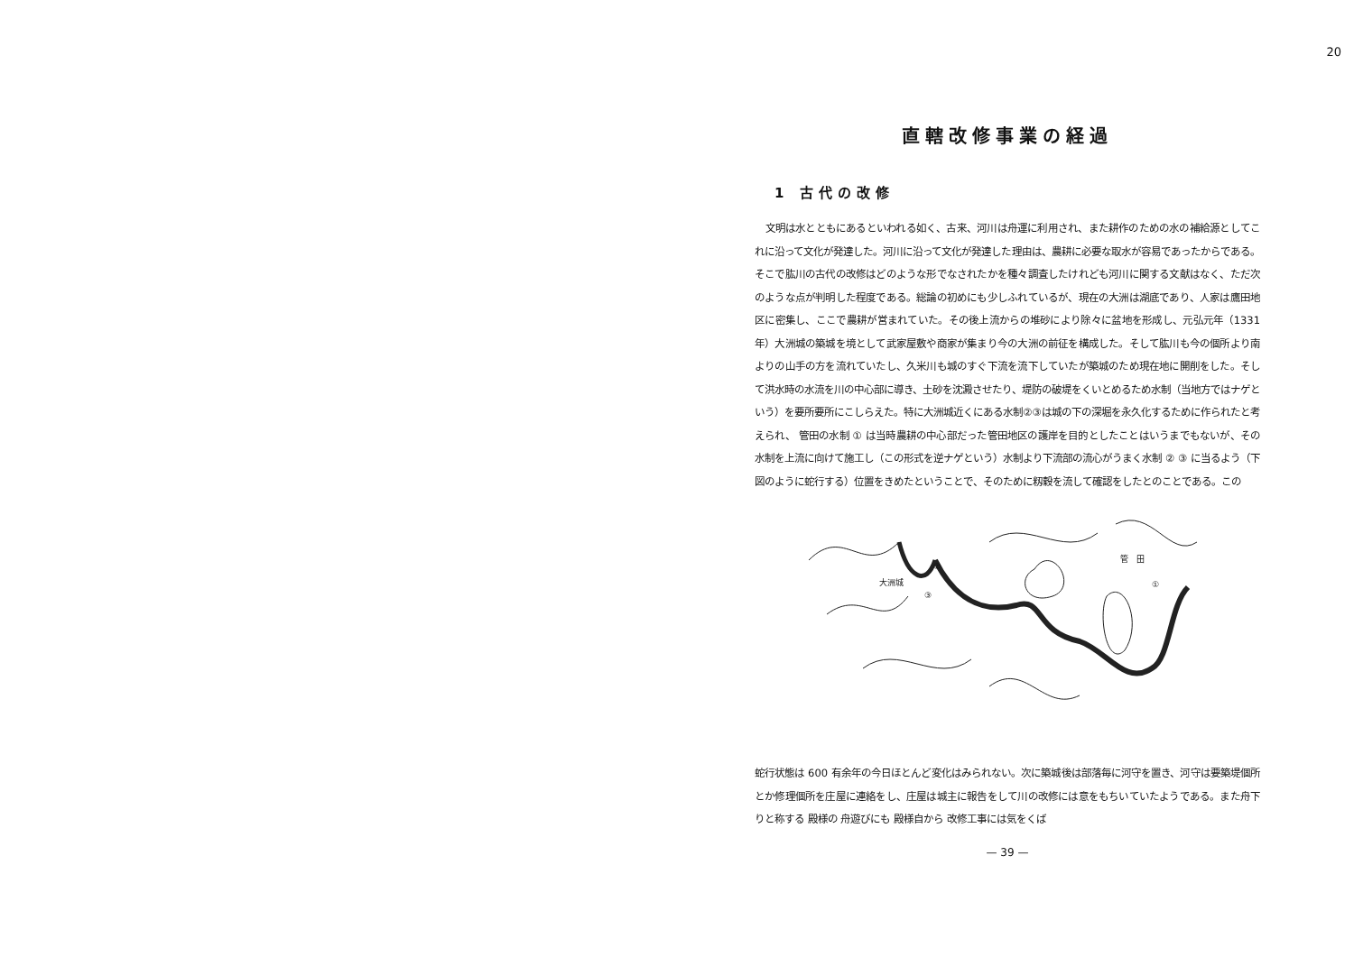20
直轄改修事業の経過
1 古代の改修
文明は水とともにあるといわれる如く、古来、河川は舟運に利用され、また耕作のための水の補給源としてこれに沿って文化が発達した。河川に沿って文化が発達した理由は、農耕に必要な取水が容易であったからである。そこで肱川の古代の改修はどのような形でなされたかを種々調査したけれども河川に関する文献はなく、ただ次のような点が判明した程度である。総論の初めにも少しふれているが、現在の大洲は湖底であり、人家は鷹田地区に密集し、ここで農耕が営まれていた。その後上流からの堆砂により除々に盆地を形成し、元弘元年（1331 年）大洲城の築城を境として武家屋敷や商家が集まり今の大洲の前征を構成した。そして肱川も今の個所より南よりの山手の方を流れていたし、久米川も城のすぐ下流を流下していたが築城のため現在地に開削をした。そして洪水時の水流を川の中心部に導き、土砂を沈澱させたり、堤防の破堤をくいとめるため水制（当地方ではナゲという）を要所要所にこしらえた。特に大洲城近くにある水制②③は城の下の深堀を永久化するために作られたと考えられ、 管田の水制 ① は当時農耕の中心部だった管田地区の護岸を目的としたことはいうまでもないが、その水制を上流に向けて施工し（この形式を逆ナゲという）水制より下流部の流心がうまく水制 ② ③ に当るよう（下図のように蛇行する）位置をきめたということで、そのために籾穀を流して確認をしたとのことである。この
大洲城
②
③
管　田
①
蛇行状態は 600 有余年の今日ほとんど変化はみられない。次に築城後は部落毎に河守を置き、河守は要築堤個所とか修理個所を庄屋に連絡をし、庄屋は城主に報告をして川の改修には意をもちいていたようである。また舟下りと称する 殿様の 舟遊びにも 殿様自から 改修工事には気をくば
— 39 —